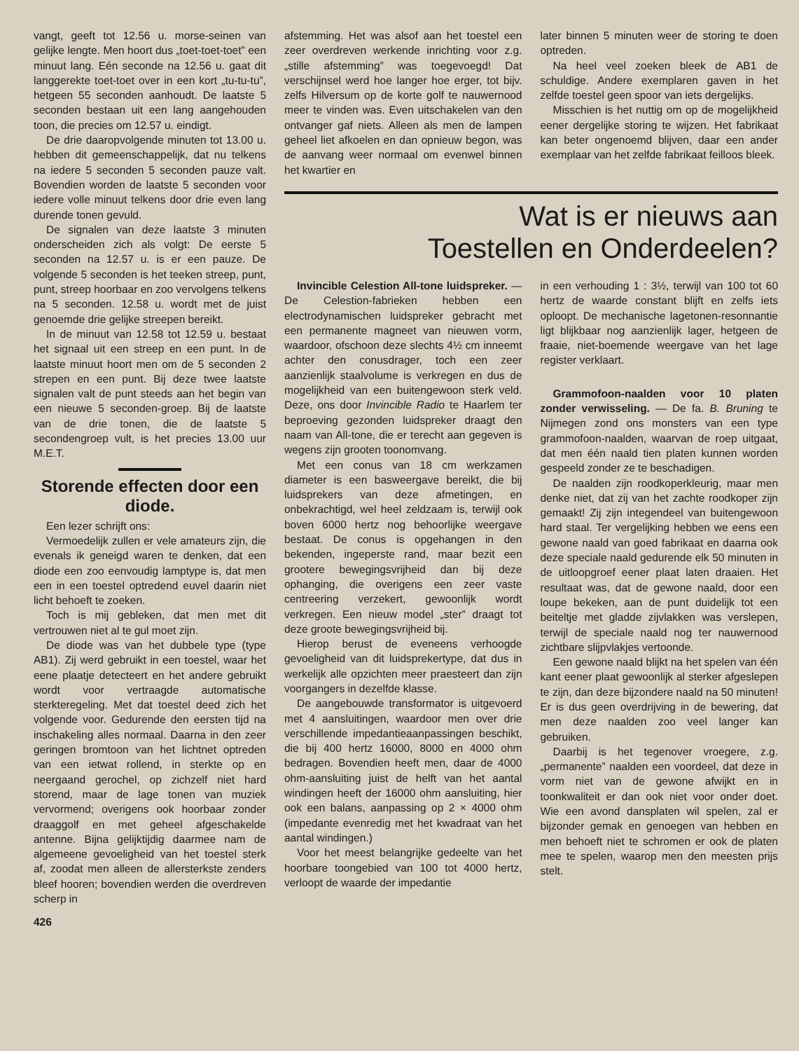vangt, geeft tot 12.56 u. morse-seinen van gelijke lengte. Men hoort dus „toet-toet-toet” een minuut lang. Eén seconde na 12.56 u. gaat dit langgerekte toet-toet over in een kort „tu-tu-tu”, hetgeen 55 seconden aanhoudt. De laatste 5 seconden bestaan uit een lang aangehouden toon, die precies om 12.57 u. eindigt.
De drie daaropvolgende minuten tot 13.00 u. hebben dit gemeenschappelijk, dat nu telkens na iedere 5 seconden 5 seconden pauze valt. Bovendien worden de laatste 5 seconden voor iedere volle minuut telkens door drie even lang durende tonen gevuld.
De signalen van deze laatste 3 minuten onderscheiden zich als volgt: De eerste 5 seconden na 12.57 u. is er een pauze. De volgende 5 seconden is het teeken streep, punt, punt, streep hoorbaar en zoo vervolgens telkens na 5 seconden. 12.58 u. wordt met de juist genoemde drie gelijke streepen bereikt.
In de minuut van 12.58 tot 12.59 u. bestaat het signaal uit een streep en een punt. In de laatste minuut hoort men om de 5 seconden 2 strepen en een punt. Bij deze twee laatste signalen valt de punt steeds aan het begin van een nieuwe 5 seconden-groep. Bij de laatste van de drie tonen, die de laatste 5 secondengroep vult, is het precies 13.00 uur M.E.T.
Storende effecten door een diode.
Een lezer schrijft ons:
Vermoedelijk zullen er vele amateurs zijn, die evenals ik geneigd waren te denken, dat een diode een zoo eenvoudig lamptype is, dat men een in een toestel optredend euvel daarin niet licht behoeft te zoeken.
Toch is mij gebleken, dat men met dit vertrouwen niet al te gul moet zijn.
De diode was van het dubbele type (type AB1). Zij werd gebruikt in een toestel, waar het eene plaatje detecteert en het andere gebruikt wordt voor vertraagde automatische sterkteregeling. Met dat toestel deed zich het volgende voor. Gedurende den eersten tijd na inschakeling alles normaal. Daarna in den zeer geringen bromtoon van het lichtnet optreden van een ietwat rollend, in sterkte op en neergaand gerochel, op zichzelf niet hard storend, maar de lage tonen van muziek vervormend; overigens ook hoorbaar zonder draaggolf en met geheel afgeschakelde antenne. Bijna gelijktijdig daarmee nam de algemeene gevoeligheid van het toestel sterk af, zoodat men alleen de allersterkste zenders bleef hooren; bovendien werden die overdreven scherp in
426
afstemming. Het was alsof aan het toestel een zeer overdreven werkende inrichting voor z.g. „stille afstemming” was toegevoegd! Dat verschijnsel werd hoe langer hoe erger, tot bijv. zelfs Hilversum op de korte golf te nauwernood meer te vinden was. Even uitschakelen van den ontvanger gaf niets. Alleen als men de lampen geheel liet afkoelen en dan opnieuw begon, was de aanvang weer normaal om evenwel binnen het kwartier en
later binnen 5 minuten weer de storing te doen optreden.
Na heel veel zoeken bleek de AB1 de schuldige. Andere exemplaren gaven in het zelfde toestel geen spoor van iets dergelijks.
Misschien is het nuttig om op de mogelijkheid eener dergelijke storing te wijzen. Het fabrikaat kan beter ongenoemd blijven, daar een ander exemplaar van het zelfde fabrikaat feilloos bleek.
Wat is er nieuws aan
Toestellen en Onderdeelen?
Invincible Celestion All-tone luidspreker. — De Celestion-fabrieken hebben een electrodynamischen luidspreker gebracht met een permanente magneet van nieuwen vorm, waardoor, ofschoon deze slechts 4½ cm inneemt achter den conusdrager, toch een zeer aanzienlijk staalvolume is verkregen en dus de mogelijkheid van een buitengewoon sterk veld. Deze, ons door Invincible Radio te Haarlem ter beproeving gezonden luidspreker draagt den naam van All-tone, die er terecht aan gegeven is wegens zijn grooten toonomvang.
Met een conus van 18 cm werkzamen diameter is een basweergave bereikt, die bij luidsprekers van deze afmetingen, en onbekrachtigd, wel heel zeldzaam is, terwijl ook boven 6000 hertz nog behoorlijke weergave bestaat. De conus is opgehangen in den bekenden, ingeperste rand, maar bezit een grootere bewegingsvrijheid dan bij deze ophanging, die overigens een zeer vaste centreering verzekert, gewoonlijk wordt verkregen. Een nieuw model „ster” draagt tot deze groote bewegingsvrijheid bij.
Hierop berust de eveneens verhoogde gevoeligheid van dit luidsprekertype, dat dus in werkelijk alle opzichten meer praesteert dan zijn voorgangers in dezelfde klasse.
De aangebouwde transformator is uitgevoerd met 4 aansluitingen, waardoor men over drie verschillende impedantieaanpassingen beschikt, die bij 400 hertz 16000, 8000 en 4000 ohm bedragen. Bovendien heeft men, daar de 4000 ohm-aansluiting juist de helft van het aantal windingen heeft der 16000 ohm aansluiting, hier ook een balans, aanpassing op 2 × 4000 ohm (impedante evenredig met het kwadraat van het aantal windingen.)
Voor het meest belangrijke gedeelte van het hoorbare toongebied van 100 tot 4000 hertz, verloopt de waarde der impedantie
in een verhouding 1 : 3½, terwijl van 100 tot 60 hertz de waarde constant blijft en zelfs iets oploopt. De mechanische lagetonen-resonnantie ligt blijkbaar nog aanzienlijk lager, hetgeen de fraaie, niet-boemende weergave van het lage register verklaart.
Grammofoon-naalden voor 10 platen zonder verwisseling. — De fa. B. Bruning te Nijmegen zond ons monsters van een type grammofoon-naalden, waarvan de roep uitgaat, dat men één naald tien platen kunnen worden gespeeld zonder ze te beschadigen.
De naalden zijn roodkoperkleurig, maar men denke niet, dat zij van het zachte roodkoper zijn gemaakt! Zij zijn integendeel van buitengewoon hard staal. Ter vergelijking hebben we eens een gewone naald van goed fabrikaat en daarna ook deze speciale naald gedurende elk 50 minuten in de uitloopgroef eener plaat laten draaien. Het resultaat was, dat de gewone naald, door een loupe bekeken, aan de punt duidelijk tot een beiteltje met gladde zijvlakken was verslepen, terwijl de speciale naald nog ter nauwernood zichtbare slijpvlakjes vertoonde.
Een gewone naald blijkt na het spelen van één kant eener plaat gewoonlijk al sterker afgeslepen te zijn, dan deze bijzondere naald na 50 minuten! Er is dus geen overdrijving in de bewering, dat men deze naalden zoo veel langer kan gebruiken.
Daarbij is het tegenover vroegere, z.g. „permanente” naalden een voordeel, dat deze in vorm niet van de gewone afwijkt en in toonkwaliteit er dan ook niet voor onder doet. Wie een avond dansplaten wil spelen, zal er bijzonder gemak en genoegen van hebben en men behoeft niet te schromen er ook de platen mee te spelen, waarop men den meesten prijs stelt.